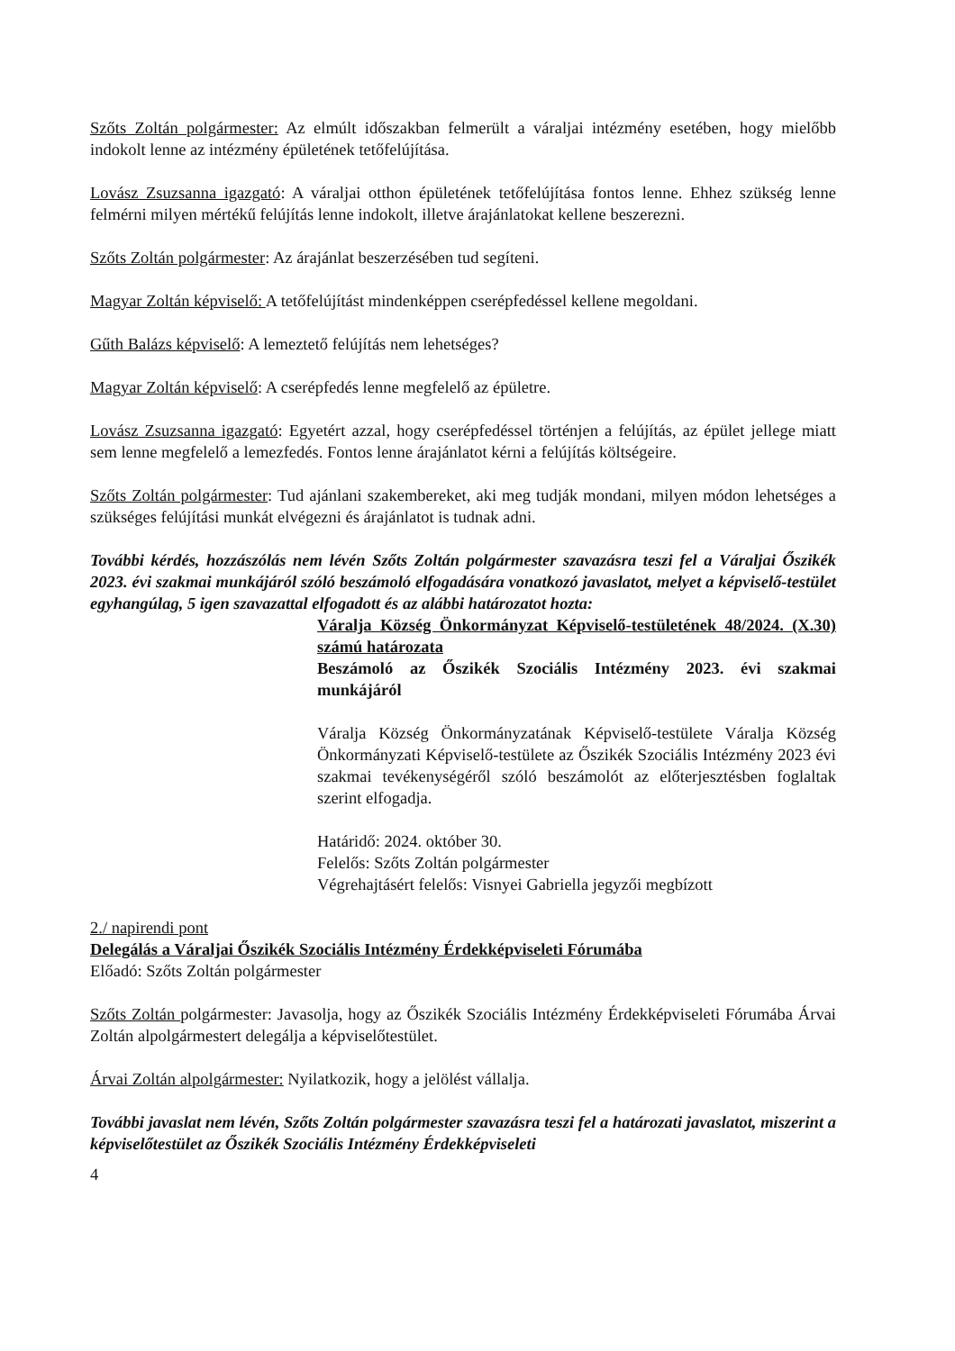Szőts Zoltán polgármester: Az elmúlt időszakban felmerült a váraljai intézmény esetében, hogy mielőbb indokolt lenne az intézmény épületének tetőfelújítása.
Lovász Zsuzsanna igazgató: A váraljai otthon épületének tetőfelújítása fontos lenne. Ehhez szükség lenne felmérni milyen mértékű felújítás lenne indokolt, illetve árajánlatokat kellene beszerezni.
Szőts Zoltán polgármester: Az árajánlat beszerzésében tud segíteni.
Magyar Zoltán képviselő: A tetőfelújítást mindenképpen cserépfedéssel kellene megoldani.
Gűth Balázs képviselő: A lemeztető felújítás nem lehetséges?
Magyar Zoltán képviselő: A cserépfedés lenne megfelelő az épületre.
Lovász Zsuzsanna igazgató: Egyetért azzal, hogy cserépfedéssel történjen a felújítás, az épület jellege miatt sem lenne megfelelő a lemezfedés. Fontos lenne árajánlatot kérni a felújítás költségeire.
Szőts Zoltán polgármester: Tud ajánlani szakembereket, aki meg tudják mondani, milyen módon lehetséges a szükséges felújítási munkát elvégezni és árajánlatot is tudnak adni.
További kérdés, hozzászólás nem lévén Szőts Zoltán polgármester szavazásra teszi fel a Váraljai Őszikék 2023. évi szakmai munkájáról szóló beszámoló elfogadására vonatkozó javaslatot, melyet a képviselő-testület egyhangúlag, 5 igen szavazattal elfogadott és az alábbi határozatot hozta:
Váralja Község Önkormányzat Képviselő-testületének 48/2024. (X.30) számú határozata
Beszámoló az Őszikék Szociális Intézmény 2023. évi szakmai munkájáról
Váralja Község Önkormányzatának Képviselő-testülete Váralja Község Önkormányzati Képviselő-testülete az Őszikék Szociális Intézmény 2023 évi szakmai tevékenységéről szóló beszámolót az előterjesztésben foglaltak szerint elfogadja.
Határidő: 2024. október 30.
Felelős: Szőts Zoltán polgármester
Végrehajtásért felelős: Visnyei Gabriella jegyzői megbízott
2./ napirendi pont
Delegálás a Váraljai Őszikék Szociális Intézmény Érdekképviseleti Fórumába
Előadó: Szőts Zoltán polgármester
Szőts Zoltán polgármester: Javasolja, hogy az Őszikék Szociális Intézmény Érdekképviseleti Fórumába Árvai Zoltán alpolgármestert delegálja a képviselőtestület.
Árvai Zoltán alpolgármester: Nyilatkozik, hogy a jelölést vállalja.
További javaslat nem lévén, Szőts Zoltán polgármester szavazásra teszi fel a határozati javaslatot, miszerint a képviselőtestület az Őszikék Szociális Intézmény Érdekképviseleti
4